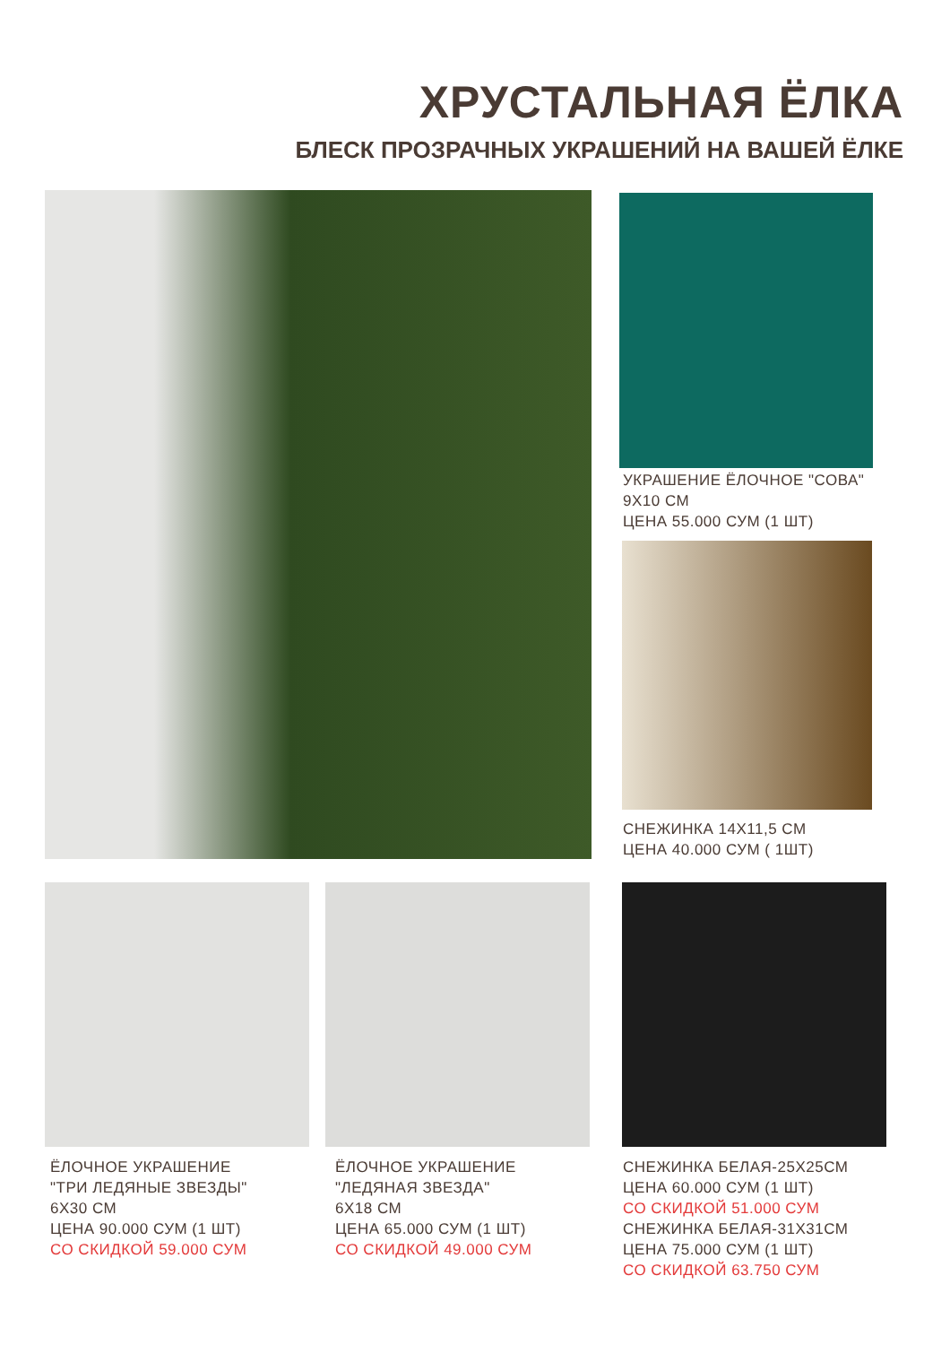ХРУСТАЛЬНАЯ ЁЛКА
БЛЕСК ПРОЗРАЧНЫХ УКРАШЕНИЙ НА ВАШЕЙ ЁЛКЕ
УКРАШЕНИЕ ЁЛОЧНОЕ "СОВА"
9Х10 СМ
ЦЕНА 55.000 СУМ (1 ШТ)
СНЕЖИНКА 14Х11,5 СМ
ЦЕНА 40.000 СУМ ( 1ШТ)
ЁЛОЧНОЕ УКРАШЕНИЕ
"ТРИ ЛЕДЯНЫЕ ЗВЕЗДЫ"
6Х30 СМ
ЦЕНА 90.000 СУМ (1 ШТ)
СО СКИДКОЙ 59.000 СУМ
ЁЛОЧНОЕ УКРАШЕНИЕ
"ЛЕДЯНАЯ ЗВЕЗДА"
6Х18 СМ
ЦЕНА 65.000 СУМ (1 ШТ)
СО СКИДКОЙ 49.000 СУМ
СНЕЖИНКА БЕЛАЯ-25Х25СМ
ЦЕНА 60.000 СУМ (1 ШТ)
СО СКИДКОЙ 51.000 СУМ
СНЕЖИНКА БЕЛАЯ-31Х31СМ
ЦЕНА 75.000 СУМ (1 ШТ)
СО СКИДКОЙ 63.750 СУМ